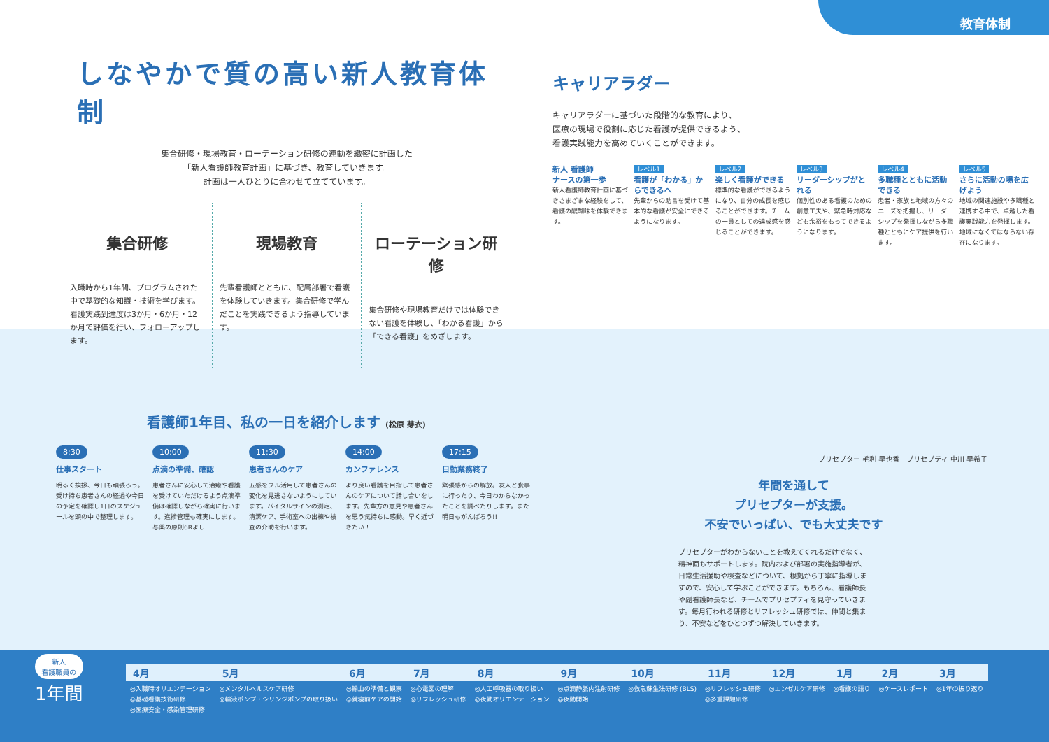教育体制
しなやかで質の高い新人教育体制
集合研修・現場教育・ローテーション研修の連動を緻密に計画した
「新人看護師教育計画」に基づき、教育していきます。
計画は一人ひとりに合わせて立てています。
集合研修
入職時から1年間、プログラムされた中で基礎的な知識・技術を学びます。看護実践到達度は3か月・6か月・12か月で評価を行い、フォローアップします。
現場教育
先輩看護師とともに、配属部署で看護を体験していきます。集合研修で学んだことを実践できるよう指導しています。
ローテーション研修
集合研修や現場教育だけでは体験できない看護を体験し、「わかる看護」から「できる看護」をめざします。
キャリアラダー
キャリアラダーに基づいた段階的な教育により、
医療の現場で役割に応じた看護が提供できるよう、
看護実践能力を高めていくことができます。
新人 看護師
ナースの第一歩
新人看護師教育計画に基づきさまざまな経験をして、看護の醍醐味を体験できます。
レベル1
看護が「わかる」からできるへ
先輩からの助言を受けて基本的な看護が安全にできるようになります。
レベル2
楽しく看護ができる
標準的な看護ができるようになり、自分の成長を感じることができます。チームの一員としての達成感を感じることができます。
レベル3
リーダーシップがとれる
個別性のある看護のための創意工夫や、緊急時対応なども余裕をもってできるようになります。
レベル4
多職種とともに活動できる
患者・家族と地域の方々のニーズを把握し、リーダーシップを発揮しながら多職種とともにケア提供を行います。
レベル5
さらに活動の場を広げよう
地域の関連施設や多職種と連携する中で、卓越した看護実践能力を発揮します。地域になくてはならない存在になります。
看護師1年目、私の一日を紹介します (松原 芽衣)
8:30
仕事スタート
明るく挨拶、今日も頑張ろう。受け持ち患者さんの経過や今日の予定を確認し1日のスケジュールを頭の中で整理します。
10:00
点滴の準備、確認
患者さんに安心して治療や看護を受けていただけるよう点滴準備は確認しながら確実に行います。進捗管理も確実にします。与薬の原則6Rよし！
11:30
患者さんのケア
五感をフル活用して患者さんの変化を見逃さないようにしています。バイタルサインの測定、清潔ケア、手術室への出棟や検査の介助を行います。
14:00
カンファレンス
より良い看護を目指して患者さんのケアについて話し合いをします。先輩方の意見や患者さんを思う気持ちに感動。早く近づきたい！
17:15
日勤業務終了
緊張感からの解放。友人と食事に行ったり、今日わからなかったことを調べたりします。また明日もがんばろう!!
プリセプター 毛利 早也香　プリセプティ 中川 早希子
年間を通して
プリセプターが支援。
不安でいっぱい、でも大丈夫です
プリセプターがわからないことを教えてくれるだけでなく、精神面もサポートします。院内および部署の実施指導者が、日常生活援助や検査などについて、根拠から丁寧に指導しますので、安心して学ぶことができます。もちろん、看護師長や副看護師長など、チームでプリセプティを見守っていきます。毎月行われる研修とリフレッシュ研修では、仲間と集まり、不安などをひとつずつ解決していきます。
新人
看護職員の
1年間
| 4月 | 5月 | 6月 | 7月 | 8月 | 9月 | 10月 | 11月 | 12月 | 1月 | 2月 | 3月 |
| --- | --- | --- | --- | --- | --- | --- | --- | --- | --- | --- | --- |
| ◎入職時オリエンテーション ◎基礎看護技術研修 ◎医療安全・感染管理研修 | ◎メンタルヘルスケア研修 ◎輸液ポンプ・シリンジポンプの取り扱い | ◎輸血の準備と観察 ◎就寝前ケアの開始 | ◎心電図の理解 ◎リフレッシュ研修 | ◎人工呼吸器の取り扱い ◎夜勤オリエンテーション | ◎点滴静脈内注射研修 ◎夜勤開始 | ◎救急蘇生法研修 (BLS) | ◎リフレッシュ研修 ◎多重課題研修 | ◎エンゼルケア研修 | ◎看護の語り | ◎ケースレポート | ◎1年の振り返り |